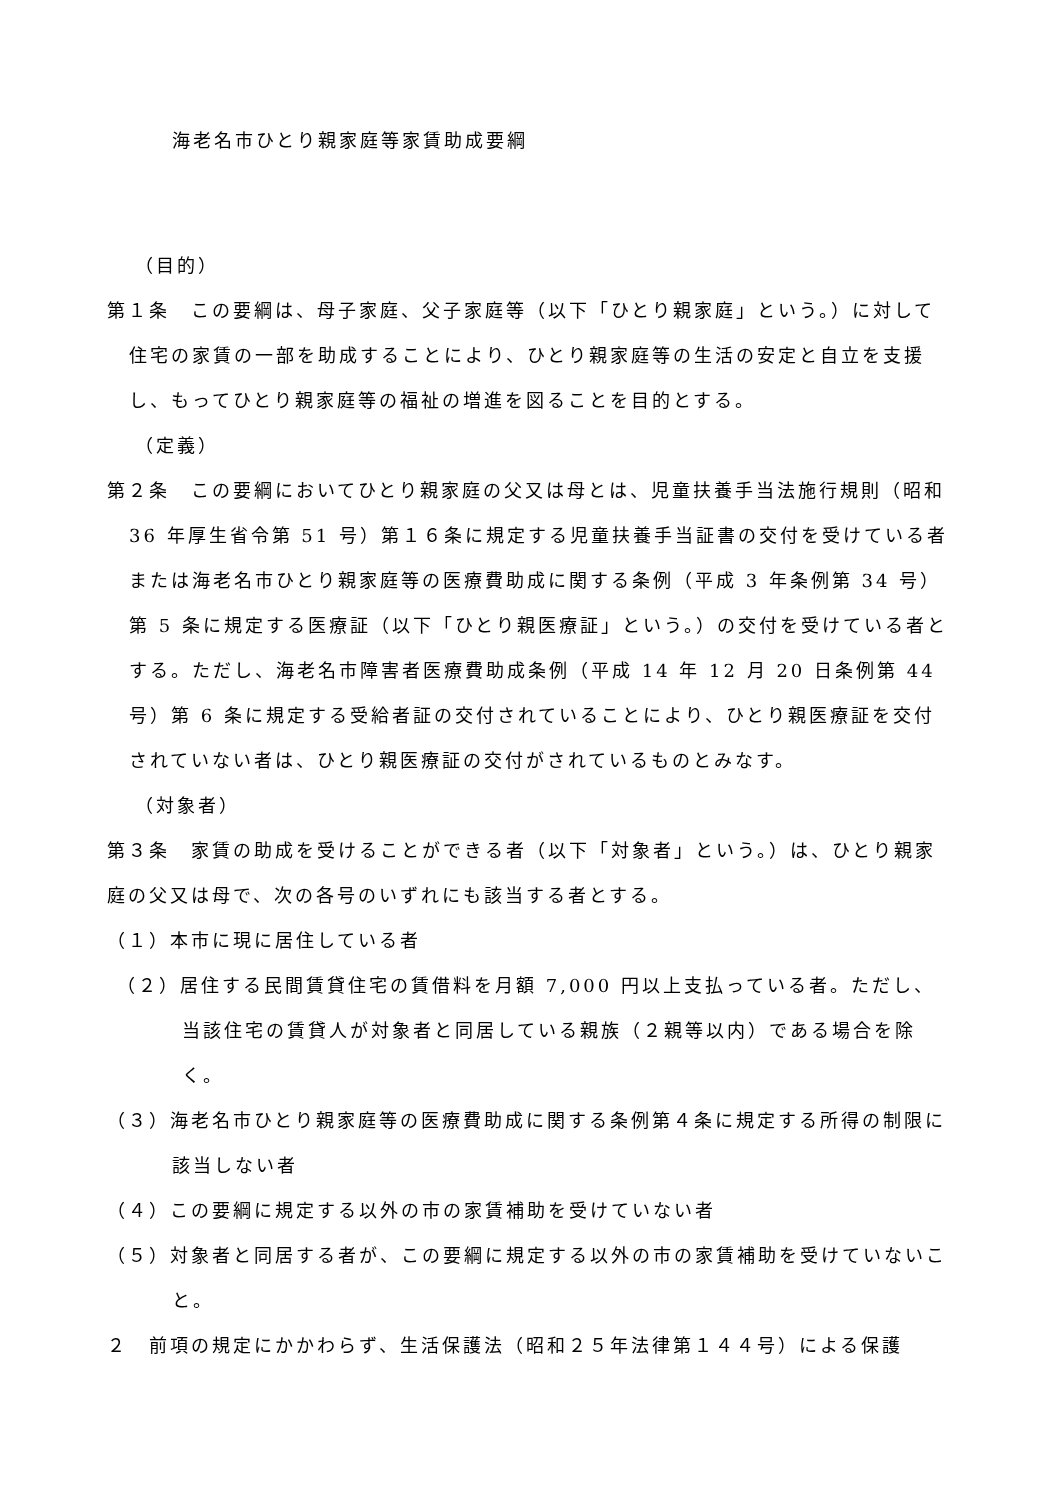海老名市ひとり親家庭等家賃助成要綱
（目的）
第１条　この要綱は、母子家庭、父子家庭等（以下「ひとり親家庭」という。）に対して住宅の家賃の一部を助成することにより、ひとり親家庭等の生活の安定と自立を支援し、もってひとり親家庭等の福祉の増進を図ることを目的とする。
（定義）
第２条　この要綱においてひとり親家庭の父又は母とは、児童扶養手当法施行規則（昭和 36 年厚生省令第 51 号）第１６条に規定する児童扶養手当証書の交付を受けている者または海老名市ひとり親家庭等の医療費助成に関する条例（平成 3 年条例第 34 号）第 5 条に規定する医療証（以下「ひとり親医療証」という。）の交付を受けている者とする。ただし、海老名市障害者医療費助成条例（平成 14 年 12 月 20 日条例第 44 号）第 6 条に規定する受給者証の交付されていることにより、ひとり親医療証を交付されていない者は、ひとり親医療証の交付がされているものとみなす。
（対象者）
第３条　家賃の助成を受けることができる者（以下「対象者」という。）は、ひとり親家庭の父又は母で、次の各号のいずれにも該当する者とする。
（１）本市に現に居住している者
（２）居住する民間賃貸住宅の賃借料を月額 7,000 円以上支払っている者。ただし、当該住宅の賃貸人が対象者と同居している親族（２親等以内）である場合を除く。
（３）海老名市ひとり親家庭等の医療費助成に関する条例第４条に規定する所得の制限に該当しない者
（４）この要綱に規定する以外の市の家賃補助を受けていない者
（５）対象者と同居する者が、この要綱に規定する以外の市の家賃補助を受けていないこと。
２　前項の規定にかかわらず、生活保護法（昭和２５年法律第１４４号）による保護